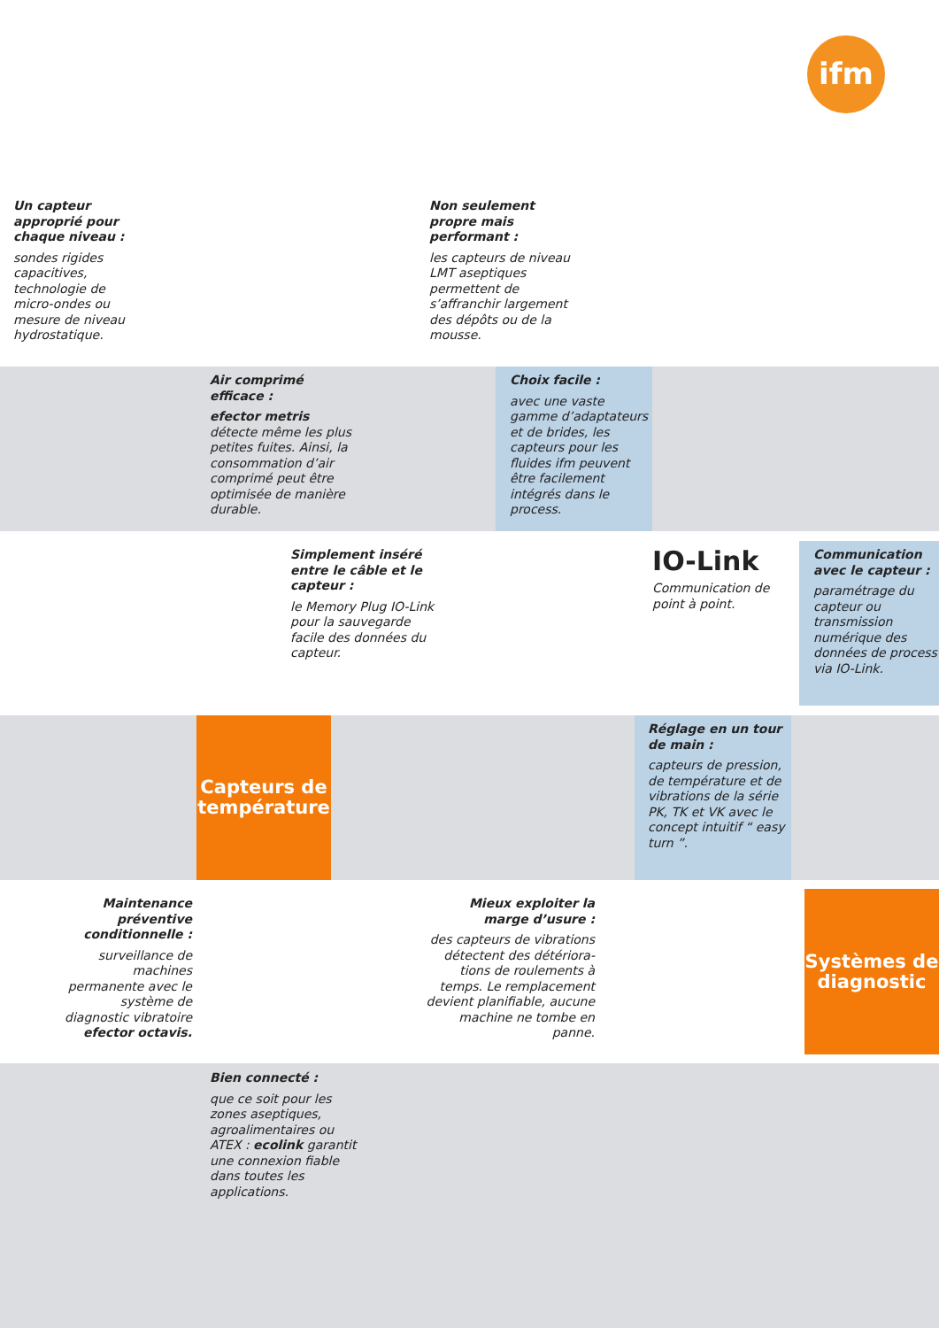ifm
Un capteur approprié pour chaque niveau :
sondes rigides capacitives, technolo­gie de micro-ondes ou mesure de niveau hydrostatique.
Non seulement propre mais performant :
les capteurs de niveau LMT aseptiques permettent de s’affranchir largement des dépôts ou de la mousse.
Air comprimé efficace :
efector metris détecte même les plus petites fuites. Ainsi, la consommation d’air comprimé peut être optimisée de manière durable.
Choix facile :
avec une vaste gamme d’adaptateurs et de brides, les capteurs pour les fluides ifm peuvent être facilement intégrés dans le process.
Simplement inséré entre le câble et le capteur :
le Memory Plug IO-Link pour la sauvegarde facile des données du capteur.
IO-Link
Communication de point à point.
Communication avec le capteur :
paramétrage du capteur ou transmission numérique des données de process via IO-Link.
Capteurs de température
Réglage en un tour de main :
capteurs de pression, de température et de vibrations de la série PK, TK et VK avec le concept intuitif “ easy turn ”.
Maintenance préventive conditionnelle :
surveillance de machines permanente avec le système de diagnostic vibratoire efector octavis.
Mieux exploiter la marge d’usure :
des capteurs de vibrations détectent des détériora­tions de roulements à temps. Le remplacement devient planifiable, aucune machine ne tombe en panne.
Systèmes de diagnostic
Bien connecté :
que ce soit pour les zones aseptiques, agroalimentaires ou ATEX : ecolink garantit une connexion fiable dans toutes les applications.